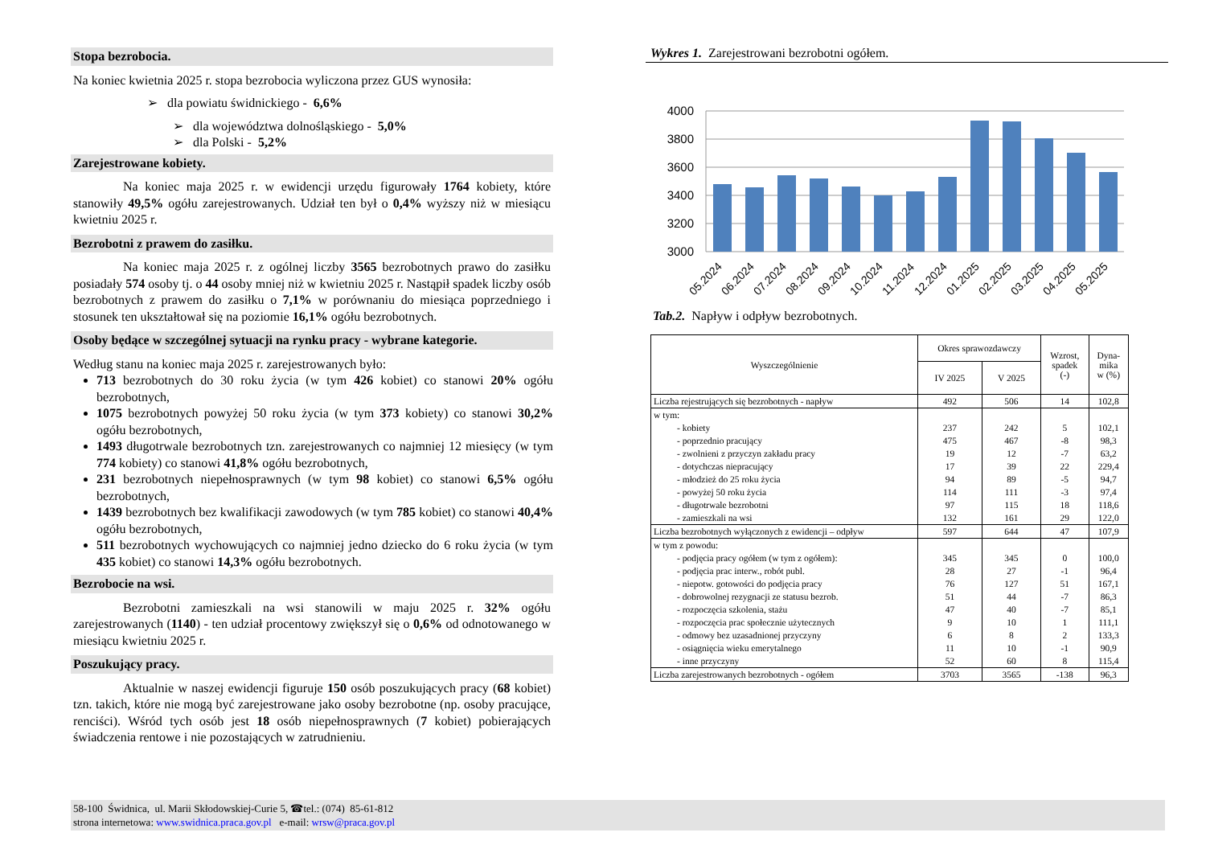Stopa bezrobocia.
Na koniec kwietnia 2025 r. stopa bezrobocia wyliczona przez GUS wynosiła:
➢ dla powiatu świdnickiego - 6,6%
➢ dla województwa dolnośląskiego - 5,0%
➢ dla Polski - 5,2%
Zarejestrowane kobiety.
Na koniec maja 2025 r. w ewidencji urzędu figurowały 1764 kobiety, które stanowiły 49,5% ogółu zarejestrowanych. Udział ten był o 0,4% wyższy niż w miesiącu kwietniu 2025 r.
Bezrobotni z prawem do zasiłku.
Na koniec maja 2025 r. z ogólnej liczby 3565 bezrobotnych prawo do zasiłku posiadały 574 osoby tj. o 44 osoby mniej niż w kwietniu 2025 r. Nastąpił spadek liczby osób bezrobotnych z prawem do zasiłku o 7,1% w porównaniu do miesiąca poprzedniego i stosunek ten ukształtował się na poziomie 16,1% ogółu bezrobotnych.
Osoby będące w szczególnej sytuacji na rynku pracy - wybrane kategorie.
Według stanu na koniec maja 2025 r. zarejestrowanych było:
713 bezrobotnych do 30 roku życia (w tym 426 kobiet) co stanowi 20% ogółu bezrobotnych,
1075 bezrobotnych powyżej 50 roku życia (w tym 373 kobiety) co stanowi 30,2% ogółu bezrobotnych,
1493 długotrwale bezrobotnych tzn. zarejestrowanych co najmniej 12 miesięcy (w tym 774 kobiety) co stanowi 41,8% ogółu bezrobotnych,
231 bezrobotnych niepełnosprawnych (w tym 98 kobiet) co stanowi 6,5% ogółu bezrobotnych,
1439 bezrobotnych bez kwalifikacji zawodowych (w tym 785 kobiet) co stanowi 40,4% ogółu bezrobotnych,
511 bezrobotnych wychowujących co najmniej jedno dziecko do 6 roku życia (w tym 435 kobiet) co stanowi 14,3% ogółu bezrobotnych.
Bezrobocie na wsi.
Bezrobotni zamieszkali na wsi stanowili w maju 2025 r. 32% ogółu zarejestrowanych (1140) - ten udział procentowy zwiększył się o 0,6% od odnotowanego w miesiącu kwietniu 2025 r.
Poszukujący pracy.
Aktualnie w naszej ewidencji figuruje 150 osób poszukujących pracy (68 kobiet) tzn. takich, które nie mogą być zarejestrowane jako osoby bezrobotne (np. osoby pracujące, renciści). Wśród tych osób jest 18 osób niepełnosprawnych (7 kobiet) pobierających świadczenia rentowe i nie pozostających w zatrudnieniu.
Wykres 1. Zarejestrowani bezrobotni ogółem.
4000
3800
3600
3400
3200
3000
05.2024
06.2024
07.2024
08.2024
09.2024
10.2024
11.2024
12.2024
01.2025
02.2025
03.2025
04.2025
05.2025
Tab.2. Napływ i odpływ bezrobotnych.
| Wyszczególnienie | Okres sprawozdawczy | | Wzrost, spadek (-) | Dyna- mika w (%) |
| --- | --- | --- | --- | --- |
| | IV 2025 | V 2025 | | |
| Liczba rejestrujących się bezrobotnych - napływ | 492 | 506 | 14 | 102,8 |
| w tym: | | | | |
| - kobiety | 237 | 242 | 5 | 102,1 |
| - poprzednio pracujący | 475 | 467 | -8 | 98,3 |
| - zwolnieni z przyczyn zakładu pracy | 19 | 12 | -7 | 63,2 |
| - dotychczas niepracujący | 17 | 39 | 22 | 229,4 |
| - młodzież do 25 roku życia | 94 | 89 | -5 | 94,7 |
| - powyżej 50 roku życia | 114 | 111 | -3 | 97,4 |
| - długotrwale bezrobotni | 97 | 115 | 18 | 118,6 |
| - zamieszkali na wsi | 132 | 161 | 29 | 122,0 |
| Liczba bezrobotnych wyłączonych z ewidencji – odpływ | 597 | 644 | 47 | 107,9 |
| w tym z powodu: | | | | |
| - podjęcia pracy ogółem (w tym z ogółem): | 345 | 345 | 0 | 100,0 |
| - podjęcia prac interw., robót publ. | 28 | 27 | -1 | 96,4 |
| - niepotw. gotowości do podjęcia pracy | 76 | 127 | 51 | 167,1 |
| - dobrowolnej rezygnacji ze statusu bezrob. | 51 | 44 | -7 | 86,3 |
| - rozpoczęcia szkolenia, stażu | 47 | 40 | -7 | 85,1 |
| - rozpoczęcia prac społecznie użytecznych | 9 | 10 | 1 | 111,1 |
| - odmowy bez uzasadnionej przyczyny | 6 | 8 | 2 | 133,3 |
| - osiągnięcia wieku emerytalnego | 11 | 10 | -1 | 90,9 |
| - inne przyczyny | 52 | 60 | 8 | 115,4 |
| Liczba zarejestrowanych bezrobotnych - ogółem | 3703 | 3565 | -138 | 96,3 |
58-100 Świdnica, ul. Marii Skłodowskiej-Curie 5, ☎tel.: (074) 85-61-812
strona internetowa: www.swidnica.praca.gov.pl e-mail: wrsw@praca.gov.pl